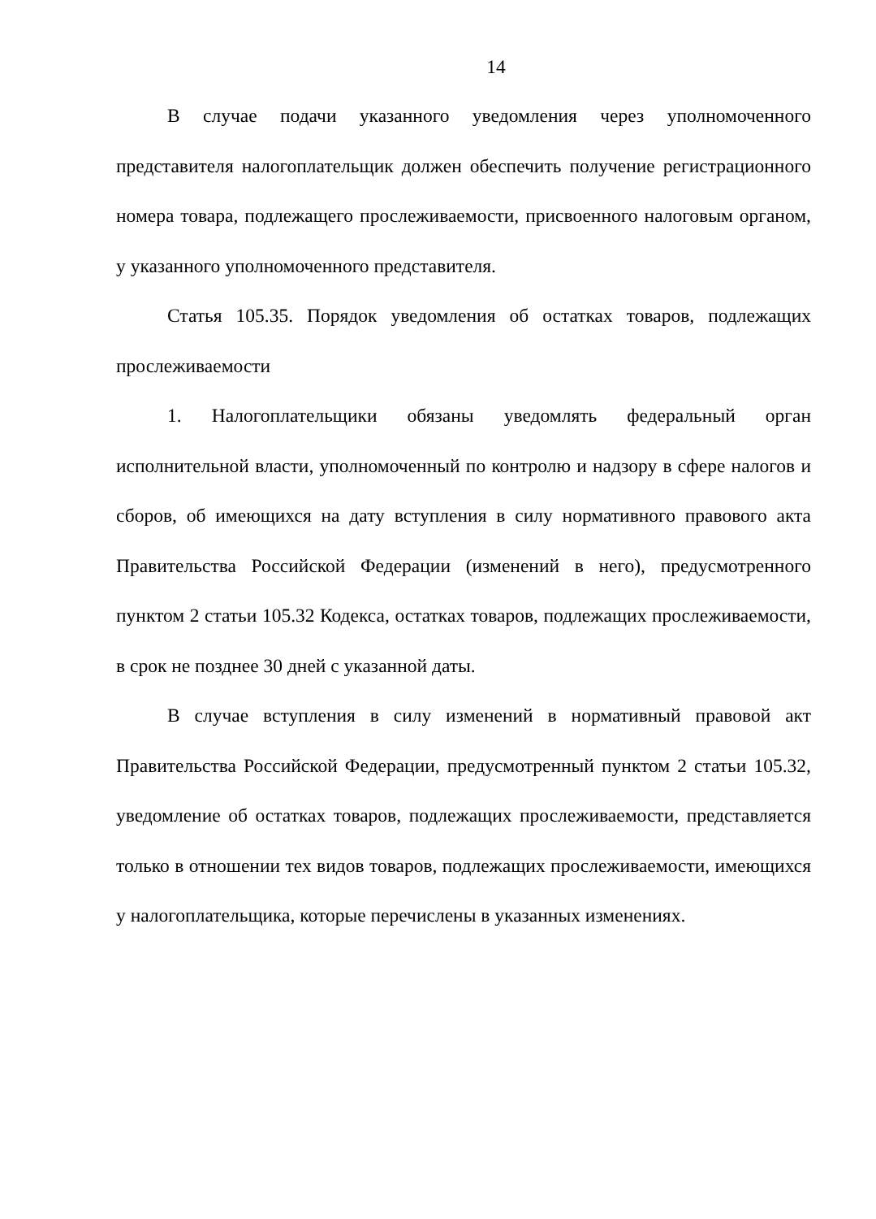14
В случае подачи указанного уведомления через уполномоченного представителя налогоплательщик должен обеспечить получение регистрационного номера товара, подлежащего прослеживаемости, присвоенного налоговым органом, у указанного уполномоченного представителя.
Статья 105.35. Порядок уведомления об остатках товаров, подлежащих прослеживаемости
1. Налогоплательщики обязаны уведомлять федеральный орган исполнительной власти, уполномоченный по контролю и надзору в сфере налогов и сборов, об имеющихся на дату вступления в силу нормативного правового акта Правительства Российской Федерации (изменений в него), предусмотренного пунктом 2 статьи 105.32 Кодекса, остатках товаров, подлежащих прослеживаемости, в срок не позднее 30 дней с указанной даты.
В случае вступления в силу изменений в нормативный правовой акт Правительства Российской Федерации, предусмотренный пунктом 2 статьи 105.32, уведомление об остатках товаров, подлежащих прослеживаемости, представляется только в отношении тех видов товаров, подлежащих прослеживаемости, имеющихся у налогоплательщика, которые перечислены в указанных изменениях.